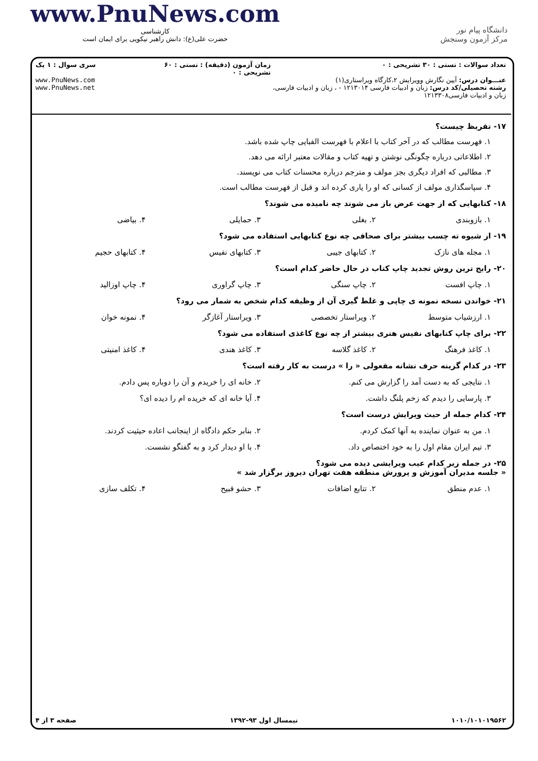www.PnuNews.com
کارشناسی
حضرت علی(ع): دانش راهبر نیکویی برای ایمان است
دانشگاه پیام نور
مرکز آزمون وسنجش
تعداد سوالات : تستی : ۳۰ تشریحی : ۰
عنـــوان درس: آیین نگارش وویرایش ۲،کارگاه ویراستاری(۱)
رشته تحصیلی/کد درس: زبان و ادبیات فارسی ۱۲۱۳۰۱۴ - ، زبان و ادبیات فارسی، زبان و ادبیات فارسی۱۲۱۳۳۰۸
زمان آزمون (دقیقه) : تستی : ۶۰ تشریحی : ۰
سری سوال : ۱ یک
www.PnuNews.com
www.PnuNews.net
۱۷- تقریظ چیست؟
۱. فهرست مطالب که در آخر کتاب با اعلام با فهرست الفبایی چاپ شده باشد.
۲. اطلاعاتی درباره چگونگی نوشتن و تهیه کتاب و مقالات معتبر ارائه می دهد.
۳. مطالبی که افراد دیگری بجز مولف و مترجم درباره محسنات کتاب می نویسند.
۴. سپاسگذاری مولف از کسانی که او را یاری کرده اند و قبل از فهرست مطالب است.
۱۸- کتابهایی که از جهت عرض باز می شوند چه نامیده می شوند؟
۱. بازوبندی ۲. بغلی ۳. حمایلی ۴. بیاضی
۱۹- از شیوه ته چسب بیشتر برای صحافی چه نوع کتابهایی استفاده می شود؟
۱. مجله های نازک ۲. کتابهای جیبی ۳. کتابهای نفیس ۴. کتابهای حجیم
۲۰- رایج ترین روش تجدید چاپ کتاب در حال حاضر کدام است؟
۱. چاپ افست ۲. چاپ سنگی ۳. چاپ گراوری ۴. چاپ اوزالید
۲۱- خواندن نسخه نمونه ی چاپی و غلط گیری آن از وظیفه کدام شخص به شمار می رود؟
۱. ارزشیاب متوسط ۲. ویراستار تخصصی ۳. ویراستار آغازگر ۴. نمونه خوان
۲۲- برای چاپ کتابهای نفیس هنری بیشتر از چه نوع کاغذی استفاده می شود؟
۱. کاغذ فرهنگ ۲. کاغذ گلاسه ۳. کاغذ هندی ۴. کاغذ امنیتی
۲۳- در کدام گزینه حرف نشانه مفعولی « را » درست به کار رفته است؟
۱. نتایجی که به دست آمد را گزارش می کنم. ۲. خانه ای را خریدم و آن را دوباره پس دادم.
۳. پارسایی را دیدم که زخم پلنگ داشت. ۴. آیا خانه ای که خریده ام را دیده ای؟
۲۴- کدام جمله از حیث ویرایش درست است؟
۱. من به عنوان نماینده به آنها کمک کردم. ۲. بنابر حکم دادگاه از اینجانب اعاده حیثیت کردند.
۳. تیم ایران مقام اول را به خود اختصاص داد. ۴. با او دیدار کرد و به گفتگو نشست.
۲۵- در جمله زیر کدام عیب ویرایشی دیده می شود؟
« جلسه مدیران آموزش و پرورش منطقه هفت تهران دیروز برگزار شد »
۱. عدم منطق ۲. تتابع اضافات ۳. حشو قبیح ۴. تکلف سازی
۱۰۱۰/۱۰۱۰۱۹۵۶۲ نیمسال اول ۹۳-۱۳۹۲ صفحه ۳ از ۴